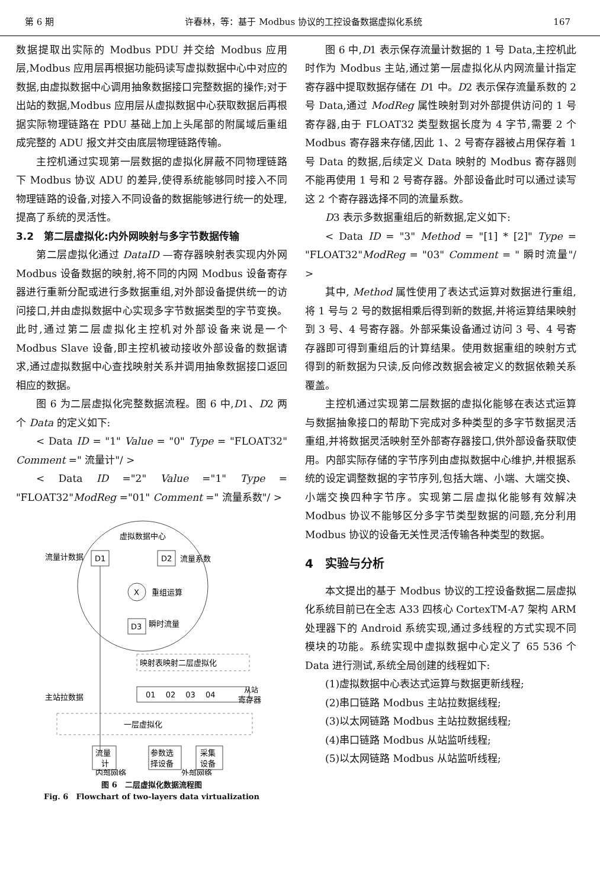第 6 期 许春林，等：基于 Modbus 协议的工控设备数据虚拟化系统 167
数据提取出实际的 Modbus PDU 并交给 Modbus 应用层,Modbus 应用层再根据功能码读写虚拟数据中心中对应的数据,由虚拟数据中心调用抽象数据接口完整数据的操作;对于出站的数据,Modbus 应用层从虚拟数据中心获取数据后再根据实际物理链路在 PDU 基础上加上头尾部的附属域后重组成完整的 ADU 报文并交由底层物理链路传输。
主控机通过实现第一层数据的虚拟化屏蔽不同物理链路下 Modbus 协议 ADU 的差异,使得系统能够同时接入不同物理链路的设备,对接入不同设备的数据能够进行统一的处理,提高了系统的灵活性。
3.2　第二层虚拟化:内外网映射与多字节数据传输
第二层虚拟化通过 DataID —寄存器映射表实现内外网 Modbus 设备数据的映射,将不同的内网 Modbus 设备寄存器进行重新分配或进行多数据重组,对外部设备提供统一的访问接口,并由虚拟数据中心实现多字节数据类型的字节变换。此时,通过第二层虚拟化主控机对外部设备来说是一个 Modbus Slave 设备,即主控机被动接收外部设备的数据请求,通过虚拟数据中心查找映射关系并调用抽象数据接口返回相应的数据。
图 6 为二层虚拟化完整数据流程。图 6 中,D1、D2 两个 Data 的定义如下:
< Data ID = "1" Value = "0" Type = "FLOAT32" Comment =" 流量计"/ >
< Data ID ="2" Value ="1" Type = "FLOAT32"ModReg ="01" Comment =" 流量系数"/ >
虚拟数据中心
流量计数据
D1
D2
流量系数
X
重组运算
D3
瞬时流量
映射表映射二层虚拟化
01　 02　 03　 04
从站
主站拉数据
寄存器
一层虚拟化
流量
计
参数选
择设备
采集
设备
内部网络
外部网络
图 6　二层虚拟化数据流程图
Fig. 6　Flowchart of two-layers data virtualization
图 6 中,D1 表示保存流量计数据的 1 号 Data,主控机此时作为 Modbus 主站,通过第一层虚拟化从内网流量计指定寄存器中提取数据存储在 D1 中。D2 表示保存流量系数的 2 号 Data,通过 ModReg 属性映射到对外部提供访问的 1 号寄存器,由于 FLOAT32 类型数据长度为 4 字节,需要 2 个 Modbus 寄存器来存储,因此 1、2 号寄存器被占用保存着 1 号 Data 的数据,后续定义 Data 映射的 Modbus 寄存器则不能再使用 1 号和 2 号寄存器。外部设备此时可以通过读写这 2 个寄存器选择不同的流量系数。
D3 表示多数据重组后的新数据,定义如下:
< Data ID = "3" Method = "[1] * [2]" Type = "FLOAT32"ModReg = "03" Comment = " 瞬时流量"/ >
其中, Method 属性使用了表达式运算对数据进行重组,将 1 号与 2 号的数据相乘后得到新的数据,并将运算结果映射到 3 号、4 号寄存器。外部采集设备通过访问 3 号、4 号寄存器即可得到重组后的计算结果。使用数据重组的映射方式得到的新数据为只读,反向修改数据会被定义的数据依赖关系覆盖。
主控机通过实现第二层数据的虚拟化能够在表达式运算与数据抽象接口的帮助下完成对多种类型的多字节数据灵活重组,并将数据灵活映射至外部寄存器接口,供外部设备获取使用。内部实际存储的字节序列由虚拟数据中心维护,并根据系统的设定调整数据的字节序列,包括大端、小端、大端交换、小端交换四种字节序。实现第二层虚拟化能够有效解决 Modbus 协议不能够区分多字节类型数据的问题,充分利用 Modbus 协议的设备无关性灵活传输各种类型的数据。
4　实验与分析
本文提出的基于 Modbus 协议的工控设备数据二层虚拟化系统目前已在全志 A33 四核心 CortexTM-A7 架构 ARM 处理器下的 Android 系统实现,通过多线程的方式实现不同模块的功能。系统实现中虚拟数据中心定义了 65 536 个 Data 进行测试,系统全局创建的线程如下:
(1)虚拟数据中心表达式运算与数据更新线程;
(2)串口链路 Modbus 主站拉数据线程;
(3)以太网链路 Modbus 主站拉数据线程;
(4)串口链路 Modbus 从站监听线程;
(5)以太网链路 Modbus 从站监听线程;